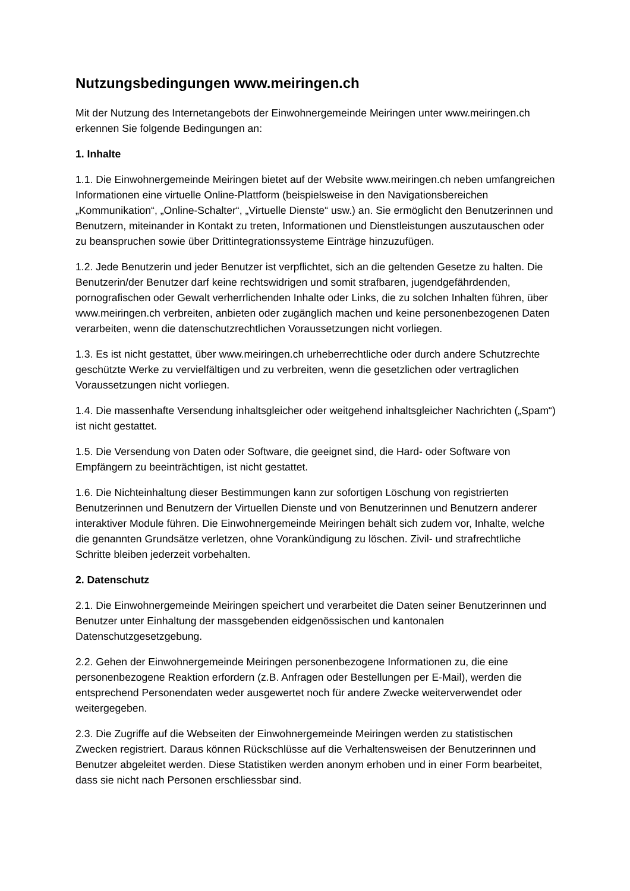Nutzungsbedingungen www.meiringen.ch
Mit der Nutzung des Internetangebots der Einwohnergemeinde Meiringen unter www.meiringen.ch erkennen Sie folgende Bedingungen an:
1. Inhalte
1.1. Die Einwohnergemeinde Meiringen bietet auf der Website www.meiringen.ch neben umfangreichen Informationen eine virtuelle Online-Plattform (beispielsweise in den Navigationsbereichen „Kommunikation“, „Online-Schalter“, „Virtuelle Dienste“ usw.) an. Sie ermöglicht den Benutzerinnen und Benutzern, miteinander in Kontakt zu treten, Informationen und Dienstleistungen auszutauschen oder zu beanspruchen sowie über Drittintegrationssysteme Einträge hinzuzufügen.
1.2. Jede Benutzerin und jeder Benutzer ist verpflichtet, sich an die geltenden Gesetze zu halten. Die Benutzerin/der Benutzer darf keine rechtswidrigen und somit strafbaren, jugendgefährdenden, pornografischen oder Gewalt verherrlichenden Inhalte oder Links, die zu solchen Inhalten führen, über www.meiringen.ch verbreiten, anbieten oder zugänglich machen und keine personenbezogenen Daten verarbeiten, wenn die datenschutzrechtlichen Voraussetzungen nicht vorliegen.
1.3. Es ist nicht gestattet, über www.meiringen.ch urheberrechtliche oder durch andere Schutzrechte geschützte Werke zu vervielfältigen und zu verbreiten, wenn die gesetzlichen oder vertraglichen Voraussetzungen nicht vorliegen.
1.4. Die massenhafte Versendung inhaltsgleicher oder weitgehend inhaltsgleicher Nachrichten („Spam“) ist nicht gestattet.
1.5. Die Versendung von Daten oder Software, die geeignet sind, die Hard- oder Software von Empfängern zu beeinträchtigen, ist nicht gestattet.
1.6. Die Nichteinhaltung dieser Bestimmungen kann zur sofortigen Löschung von registrierten Benutzerinnen und Benutzern der Virtuellen Dienste und von Benutzerinnen und Benutzern anderer interaktiver Module führen. Die Einwohnergemeinde Meiringen behält sich zudem vor, Inhalte, welche die genannten Grundsätze verletzen, ohne Vorankündigung zu löschen. Zivil- und strafrechtliche Schritte bleiben jederzeit vorbehalten.
2. Datenschutz
2.1. Die Einwohnergemeinde Meiringen speichert und verarbeitet die Daten seiner Benutzerinnen und Benutzer unter Einhaltung der massgebenden eidgenössischen und kantonalen Datenschutzgesetzgebung.
2.2. Gehen der Einwohnergemeinde Meiringen personenbezogene Informationen zu, die eine personenbezogene Reaktion erfordern (z.B. Anfragen oder Bestellungen per E-Mail), werden die entsprechend Personendaten weder ausgewertet noch für andere Zwecke weiterverwendet oder weitergegeben.
2.3. Die Zugriffe auf die Webseiten der Einwohnergemeinde Meiringen werden zu statistischen Zwecken registriert. Daraus können Rückschlüsse auf die Verhaltensweisen der Benutzerinnen und Benutzer abgeleitet werden. Diese Statistiken werden anonym erhoben und in einer Form bearbeitet, dass sie nicht nach Personen erschliessbar sind.